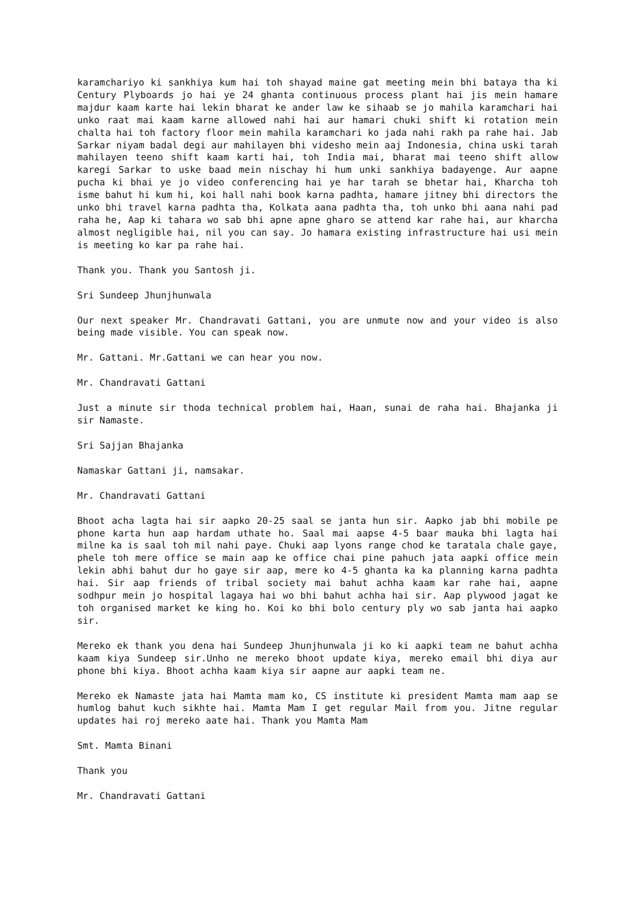karamchariyo ki sankhiya kum hai toh shayad maine gat meeting mein bhi bataya tha ki Century Plyboards jo hai ye 24 ghanta continuous process plant hai jis mein hamare majdur kaam karte hai lekin bharat ke ander law ke sihaab se jo mahila karamchari hai unko raat mai kaam karne allowed nahi hai aur hamari chuki shift ki rotation mein chalta hai toh factory floor mein mahila karamchari ko jada nahi rakh pa rahe hai. Jab Sarkar niyam badal degi aur mahilayen bhi videsho mein aaj Indonesia, china uski tarah mahilayen teeno shift kaam karti hai, toh India mai, bharat mai teeno shift allow karegi Sarkar to uske baad mein nischay hi hum unki sankhiya badayenge. Aur aapne pucha ki bhai ye jo video conferencing hai ye har tarah se bhetar hai, Kharcha toh isme bahut hi kum hi, koi hall nahi book karna padhta, hamare jitney bhi directors the unko bhi travel karna padhta tha, Kolkata aana padhta tha, toh unko bhi aana nahi pad raha he, Aap ki tahara wo sab bhi apne apne gharo se attend kar rahe hai, aur kharcha almost negligible hai, nil you can say. Jo hamara existing infrastructure hai usi mein is meeting ko kar pa rahe hai.
Thank you. Thank you Santosh ji.
Sri Sundeep Jhunjhunwala
Our next speaker Mr. Chandravati Gattani, you are unmute now and your video is also being made visible. You can speak now.
Mr. Gattani. Mr.Gattani we can hear you now.
Mr. Chandravati Gattani
Just a minute sir thoda technical problem hai, Haan, sunai de raha hai. Bhajanka ji sir Namaste.
Sri Sajjan Bhajanka
Namaskar Gattani ji, namsakar.
Mr. Chandravati Gattani
Bhoot acha lagta hai sir aapko 20-25 saal se janta hun sir. Aapko jab bhi mobile pe phone karta hun aap hardam uthate ho. Saal mai aapse 4-5 baar mauka bhi lagta hai milne ka is saal toh mil nahi paye. Chuki aap lyons range chod ke taratala chale gaye, phele toh mere office se main aap ke office chai pine pahuch jata aapki office mein lekin abhi bahut dur ho gaye sir aap, mere ko 4-5 ghanta ka ka planning karna padhta hai. Sir aap friends of tribal society mai bahut achha kaam kar rahe hai, aapne sodhpur mein jo hospital lagaya hai wo bhi bahut achha hai sir. Aap plywood jagat ke toh organised market ke king ho. Koi ko bhi bolo century ply wo sab janta hai aapko sir.
Mereko ek thank you dena hai Sundeep Jhunjhunwala ji ko ki aapki team ne bahut achha kaam kiya Sundeep sir.Unho ne mereko bhoot update kiya, mereko email bhi diya aur phone bhi kiya. Bhoot achha kaam kiya sir aapne aur aapki team ne.
Mereko ek Namaste jata hai Mamta mam ko, CS institute ki president Mamta mam aap se humlog bahut kuch sikhte hai. Mamta Mam I get regular Mail from you. Jitne regular updates hai roj mereko aate hai. Thank you Mamta Mam
Smt. Mamta Binani
Thank you
Mr. Chandravati Gattani